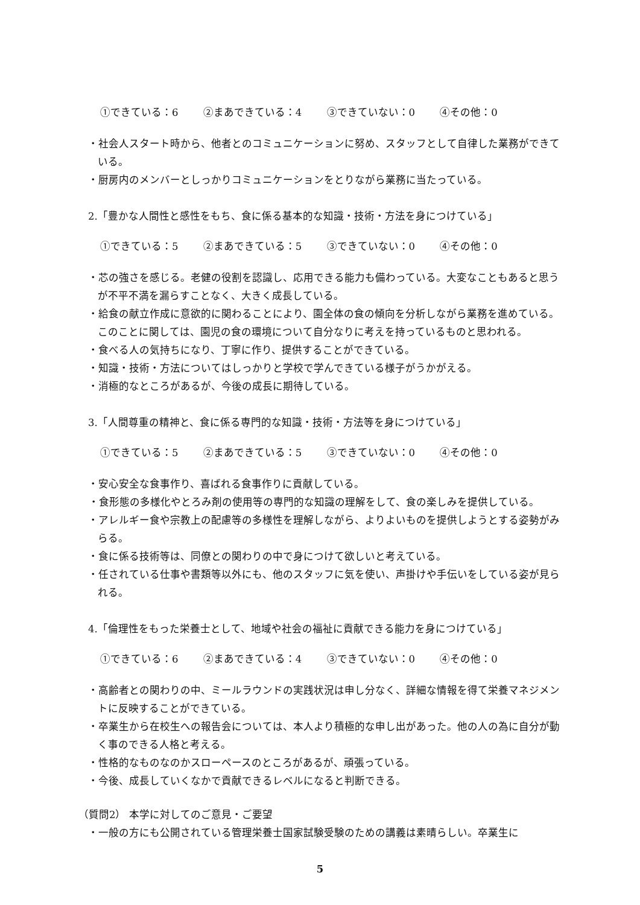①できている：6 ②まあできている：4 ③できていない：0 ④その他：0
・社会人スタート時から、他者とのコミュニケーションに努め、スタッフとして自律した業務ができている。
・厨房内のメンバーとしっかりコミュニケーションをとりながら業務に当たっている。
2.「豊かな人間性と感性をもち、食に係る基本的な知識・技術・方法を身につけている」
①できている：5 ②まあできている：5 ③できていない：0 ④その他：0
・芯の強さを感じる。老健の役割を認識し、応用できる能力も備わっている。大変なこともあると思うが不平不満を漏らすことなく、大きく成長している。
・給食の献立作成に意欲的に関わることにより、園全体の食の傾向を分析しながら業務を進めている。このことに関しては、園児の食の環境について自分なりに考えを持っているものと思われる。
・食べる人の気持ちになり、丁寧に作り、提供することができている。
・知識・技術・方法についてはしっかりと学校で学んできている様子がうかがえる。
・消極的なところがあるが、今後の成長に期待している。
3.「人間尊重の精神と、食に係る専門的な知識・技術・方法等を身につけている」
①できている：5 ②まあできている：5 ③できていない：0 ④その他：0
・安心安全な食事作り、喜ばれる食事作りに貢献している。
　・食形態の多様化やとろみ剤の使用等の専門的な知識の理解をして、食の楽しみを提供している。
・アレルギー食や宗教上の配慮等の多様性を理解しながら、よりよいものを提供しようとする姿勢がみらる。
・食に係る技術等は、同僚との関わりの中で身につけて欲しいと考えている。
・任されている仕事や書類等以外にも、他のスタッフに気を使い、声掛けや手伝いをしている姿が見られる。
4.「倫理性をもった栄養士として、地域や社会の福祉に貢献できる能力を身につけている」
①できている：6 ②まあできている：4 ③できていない：0 ④その他：0
・高齢者との関わりの中、ミールラウンドの実践状況は申し分なく、詳細な情報を得て栄養マネジメントに反映することができている。
・卒業生から在校生への報告会については、本人より積極的な申し出があった。他の人の為に自分が動く事のできる人格と考える。
・性格的なものなのかスローペースのところがあるが、頑張っている。
・今後、成長していくなかで貢献できるレベルになると判断できる。
（質問2） 本学に対してのご意見・ご要望
・一般の方にも公開されている管理栄養士国家試験受験のための講義は素晴らしい。卒業生に
5